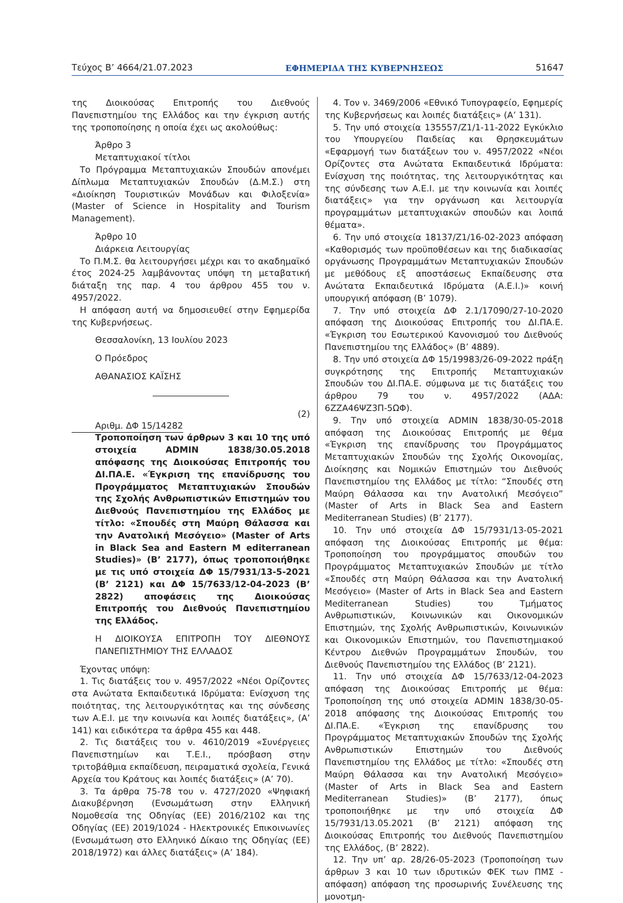Τεύχος Β’ 4664/21.07.2023 ΕΦΗΜΕΡΙΔΑ ΤΗΣ ΚΥΒΕΡΝΗΣΕΩΣ 51647
της Διοικούσας Επιτροπής του Διεθνούς Πανεπιστημίου της Ελλάδος και την έγκριση αυτής της τροποποίησης η οποία έχει ως ακολούθως:
Άρθρο 3
Μεταπτυχιακοί τίτλοι
Το Πρόγραμμα Μεταπτυχιακών Σπουδών απονέμει Δίπλωμα Μεταπτυχιακών Σπουδών (Δ.Μ.Σ.) στη «Διοίκηση Τουριστικών Μονάδων και Φιλοξενία» (Master of Science in Hospitality and Tourism Management).
Άρθρο 10
Διάρκεια Λειτουργίας
Το Π.Μ.Σ. θα λειτουργήσει μέχρι και το ακαδημαϊκό έτος 2024-25 λαμβάνοντας υπόψη τη μεταβατική διάταξη της παρ. 4 του άρθρου 455 του ν. 4957/2022.
Η απόφαση αυτή να δημοσιευθεί στην Εφημερίδα της Κυβερνήσεως.
Θεσσαλονίκη, 13 Ιουλίου 2023
Ο Πρόεδρος
ΑΘΑΝΑΣΙΟΣ ΚΑΪΣΗΣ
Αριθμ. ΔΦ 15/14282
(2)
Τροποποίηση των άρθρων 3 και 10 της υπό στοιχεία ADMIN 1838/30.05.2018 απόφασης της Διοικούσας Επιτροπής του ΔΙ.ΠΑ.Ε. «Έγκριση της επανίδρυσης του Προγράμματος Μεταπτυχιακών Σπουδών της Σχολής Ανθρωπιστικών Επιστημών του Διεθνούς Πανεπιστημίου της Ελλάδος με τίτλο: «Σπουδές στη Μαύρη Θάλασσα και την Ανατολική Μεσόγειο» (Master of Arts in Black Sea and Eastern M editerranean Studies)» (Β’ 2177), όπως τροποποιήθηκε με τις υπό στοιχεία ΔΦ 15/7931/13-5-2021 (Β’ 2121) και ΔΦ 15/7633/12-04-2023 (Β’ 2822) αποφάσεις της Διοικούσας Επιτροπής του Διεθνούς Πανεπιστημίου της Ελλάδος.
Η ΔΙΟΙΚΟΥΣΑ ΕΠΙΤΡΟΠΗ ΤΟΥ ΔΙΕΘΝΟΥΣ ΠΑΝΕΠΙΣΤΗΜΙΟΥ ΤΗΣ ΕΛΛΑΔΟΣ
Έχοντας υπόψη:
1. Τις διατάξεις του ν. 4957/2022 «Νέοι Ορίζοντες στα Ανώτατα Εκπαιδευτικά Ιδρύματα: Ενίσχυση της ποιότητας, της λειτουργικότητας και της σύνδεσης των Α.Ε.Ι. με την κοινωνία και λοιπές διατάξεις», (Α’ 141) και ειδικότερα τα άρθρα 455 και 448.
2. Τις διατάξεις του ν. 4610/2019 «Συνέργειες Πανεπιστημίων και Τ.Ε.Ι., πρόσβαση στην τριτοβάθμια εκπαίδευση, πειραματικά σχολεία, Γενικά Αρχεία του Κράτους και λοιπές διατάξεις» (Α’ 70).
3. Τα άρθρα 75-78 του ν. 4727/2020 «Ψηφιακή Διακυβέρνηση (Ενσωμάτωση στην Ελληνική Νομοθεσία της Οδηγίας (ΕΕ) 2016/2102 και της Οδηγίας (ΕΕ) 2019/1024 - Ηλεκτρονικές Επικοινωνίες (Ενσωμάτωση στο Ελληνικό Δίκαιο της Οδηγίας (ΕΕ) 2018/1972) και άλλες διατάξεις» (Α’ 184).
4. Τον ν. 3469/2006 «Εθνικό Τυπογραφείο, Εφημερίς της Κυβερνήσεως και λοιπές διατάξεις» (Α’ 131).
5. Την υπό στοιχεία 135557/Ζ1/1-11-2022 Εγκύκλιο του Υπουργείου Παιδείας και Θρησκευμάτων «Εφαρμογή των διατάξεων του ν. 4957/2022 «Νέοι Ορίζοντες στα Ανώτατα Εκπαιδευτικά Ιδρύματα: Ενίσχυση της ποιότητας, της λειτουργικότητας και της σύνδεσης των Α.Ε.Ι. με την κοινωνία και λοιπές διατάξεις» για την οργάνωση και λειτουργία προγραμμάτων μεταπτυχιακών σπουδών και λοιπά θέματα».
6. Την υπό στοιχεία 18137/Ζ1/16-02-2023 απόφαση «Καθορισμός των προϋποθέσεων και της διαδικασίας οργάνωσης Προγραμμάτων Μεταπτυχιακών Σπουδών με μεθόδους εξ αποστάσεως Εκπαίδευσης στα Ανώτατα Εκπαιδευτικά Ιδρύματα (Α.Ε.Ι.)» κοινή υπουργική απόφαση (Β’ 1079).
7. Την υπό στοιχεία ΔΦ 2.1/17090/27-10-2020 απόφαση της Διοικούσας Επιτροπής του ΔΙ.ΠΑ.Ε. «Έγκριση του Εσωτερικού Κανονισμού του Διεθνούς Πανεπιστημίου της Ελλάδος» (Β’ 4889).
8. Την υπό στοιχεία ΔΦ 15/19983/26-09-2022 πράξη συγκρότησης της Επιτροπής Μεταπτυχιακών Σπουδών του ΔΙ.ΠΑ.Ε. σύμφωνα με τις διατάξεις του άρθρου 79 του ν. 4957/2022 (ΑΔΑ: 6ΖΖΑ46ΨΖ3Π-5ΩΦ).
9. Την υπό στοιχεία ADMIN 1838/30-05-2018 απόφαση της Διοικούσας Επιτροπής με θέμα «Έγκριση της επανίδρυσης του Προγράμματος Μεταπτυχιακών Σπουδών της Σχολής Οικονομίας, Διοίκησης και Νομικών Επιστημών του Διεθνούς Πανεπιστημίου της Ελλάδος με τίτλο: “Σπουδές στη Μαύρη Θάλασσα και την Ανατολική Μεσόγειο” (Master of Arts in Black Sea and Eastern Mediterranean Studies) (Β’ 2177).
10. Την υπό στοιχεία ΔΦ 15/7931/13-05-2021 απόφαση της Διοικούσας Επιτροπής με θέμα: Τροποποίηση του προγράμματος σπουδών του Προγράμματος Μεταπτυχιακών Σπουδών με τίτλο «Σπουδές στη Μαύρη Θάλασσα και την Ανατολική Μεσόγειο» (Master of Arts in Black Sea and Eastern Mediterranean Studies) του Τμήματος Ανθρωπιστικών, Κοινωνικών και Οικονομικών Επιστημών, της Σχολής Ανθρωπιστικών, Κοινωνικών και Οικονομικών Επιστημών, του Πανεπιστημιακού Κέντρου Διεθνών Προγραμμάτων Σπουδών, του Διεθνούς Πανεπιστημίου της Ελλάδος (Β’ 2121).
11. Την υπό στοιχεία ΔΦ 15/7633/12-04-2023 απόφαση της Διοικούσας Επιτροπής με θέμα: Τροποποίηση της υπό στοιχεία ADMIN 1838/30-05-2018 απόφασης της Διοικούσας Επιτροπής του ΔΙ.ΠΑ.Ε. «Έγκριση της επανίδρυσης του Προγράμματος Μεταπτυχιακών Σπουδών της Σχολής Ανθρωπιστικών Επιστημών του Διεθνούς Πανεπιστημίου της Ελλάδος με τίτλο: «Σπουδές στη Μαύρη Θάλασσα και την Ανατολική Μεσόγειο» (Master of Arts in Black Sea and Eastern Mediterranean Studies)» (Β’ 2177), όπως τροποποιήθηκε με την υπό στοιχεία ΔΦ 15/7931/13.05.2021 (Β’ 2121) απόφαση της Διοικούσας Επιτροπής του Διεθνούς Πανεπιστημίου της Ελλάδος, (Β’ 2822).
12. Την υπ’ αρ. 28/26-05-2023 (Τροποποίηση των άρθρων 3 και 10 των ιδρυτικών ΦΕΚ των ΠΜΣ - απόφαση) απόφαση της προσωρινής Συνέλευσης της μονοτμη-